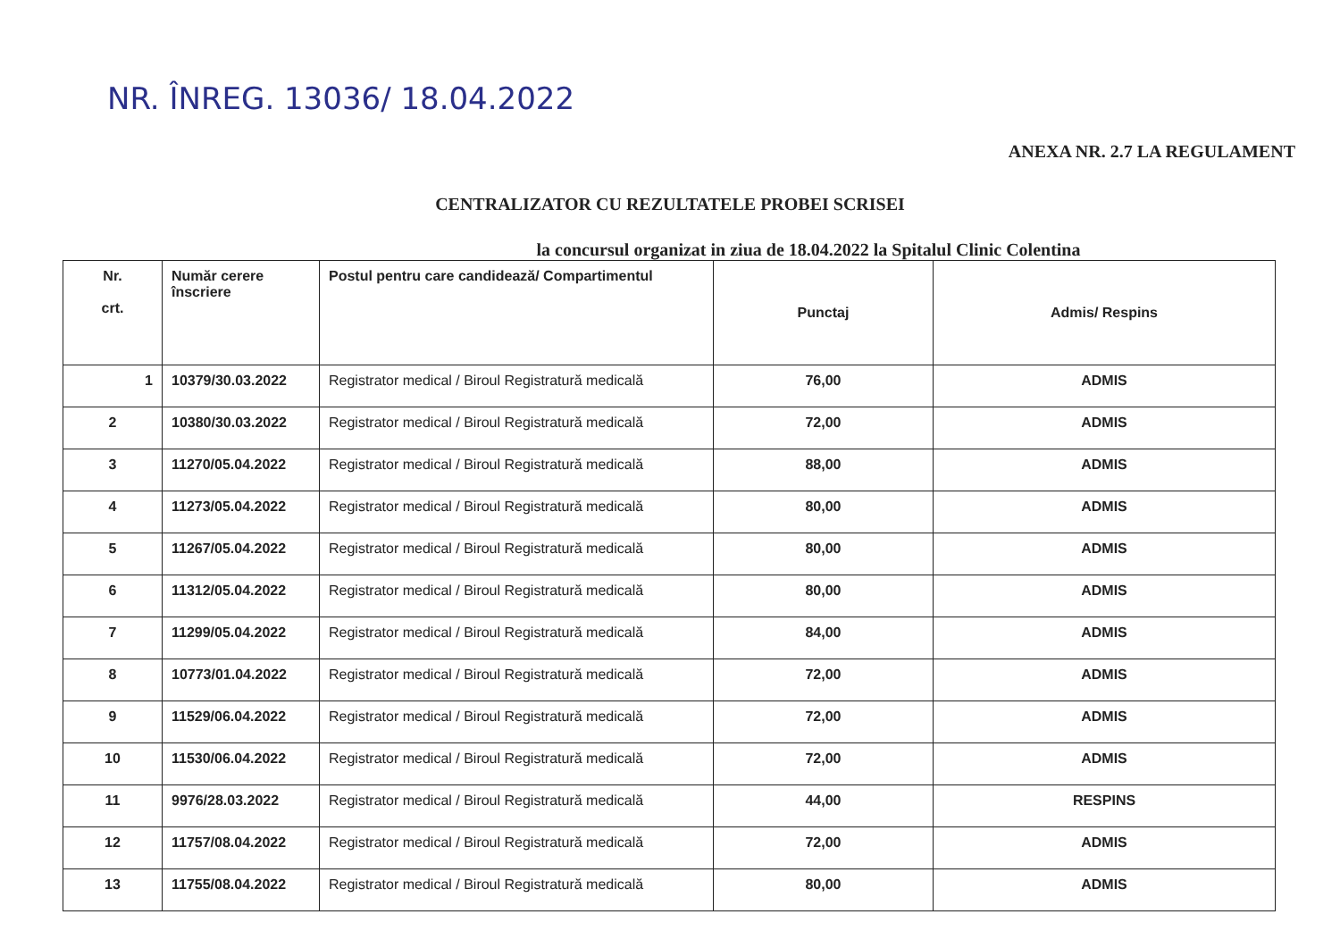NR. ÎNREG. 13036/ 18.04.2022
ANEXA NR. 2.7 LA REGULAMENT
CENTRALIZATOR CU REZULTATELE PROBEI SCRISEI
la concursul organizat in ziua de 18.04.2022 la Spitalul Clinic Colentina
| Nr. crt. | Număr cerere înscriere | Postul pentru care candidează/ Compartimentul | Punctaj | Admis/ Respins |
| --- | --- | --- | --- | --- |
| 1 | 10379/30.03.2022 | Registrator medical / Biroul Registratură medicală | 76,00 | ADMIS |
| 2 | 10380/30.03.2022 | Registrator medical / Biroul Registratură medicală | 72,00 | ADMIS |
| 3 | 11270/05.04.2022 | Registrator medical / Biroul Registratură medicală | 88,00 | ADMIS |
| 4 | 11273/05.04.2022 | Registrator medical / Biroul Registratură medicală | 80,00 | ADMIS |
| 5 | 11267/05.04.2022 | Registrator medical / Biroul Registratură medicală | 80,00 | ADMIS |
| 6 | 11312/05.04.2022 | Registrator medical / Biroul Registratură medicală | 80,00 | ADMIS |
| 7 | 11299/05.04.2022 | Registrator medical / Biroul Registratură medicală | 84,00 | ADMIS |
| 8 | 10773/01.04.2022 | Registrator medical / Biroul Registratură medicală | 72,00 | ADMIS |
| 9 | 11529/06.04.2022 | Registrator medical / Biroul Registratură medicală | 72,00 | ADMIS |
| 10 | 11530/06.04.2022 | Registrator medical / Biroul Registratură medicală | 72,00 | ADMIS |
| 11 | 9976/28.03.2022 | Registrator medical / Biroul Registratură medicală | 44,00 | RESPINS |
| 12 | 11757/08.04.2022 | Registrator medical / Biroul Registratură medicală | 72,00 | ADMIS |
| 13 | 11755/08.04.2022 | Registrator medical / Biroul Registratură medicală | 80,00 | ADMIS |